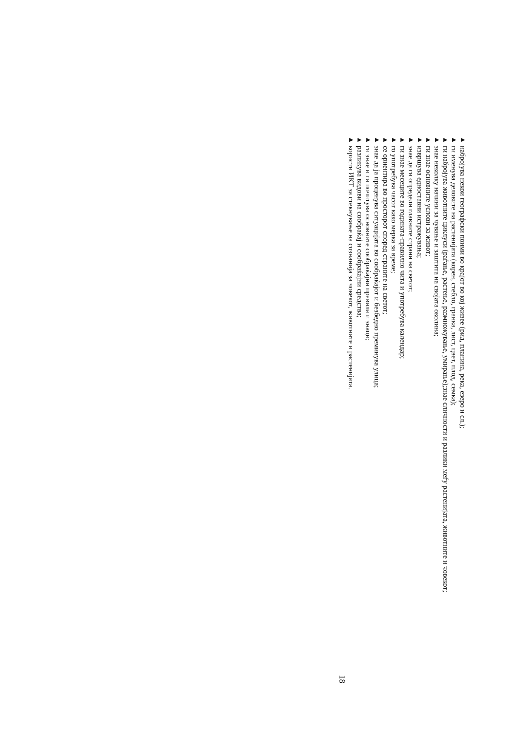▶набројува некои географски поими во крајот во кој живее (рид, планина, река, езеро и сл.);
▶ги именува деловите на растенијата (корен, стебло, гранка, лист, цвет, плод, семка);
▶ги набројува животните циклуси (раѓање, растење, размножување, умирање);знае сличности и разлики меѓу растенијата, животните и човекот;
▶знае неколку начини за чување и заштита на својата околина;
▶ги знае основните услови за живот;
▶извршува едноставни истражувања;
▶знае да ги определи главните страни на светот;
▶ги знае месеците во годината-правилно чита и употребува календар;
▶го употребува часот како мерка за време;
▶се ориентира во просторот според страните на светот;
▶знае да ја проценува ситуацијата во сообраќајот и безбедно преминува улица;
▶ги знае и ги почитува основните сообраќајни правила и знаци;
▶разликува видови на сообраќај и сообраќајни средства;
▶користи ИКТ за стекнување на сознанија за човекот, животните и растенијата.
18